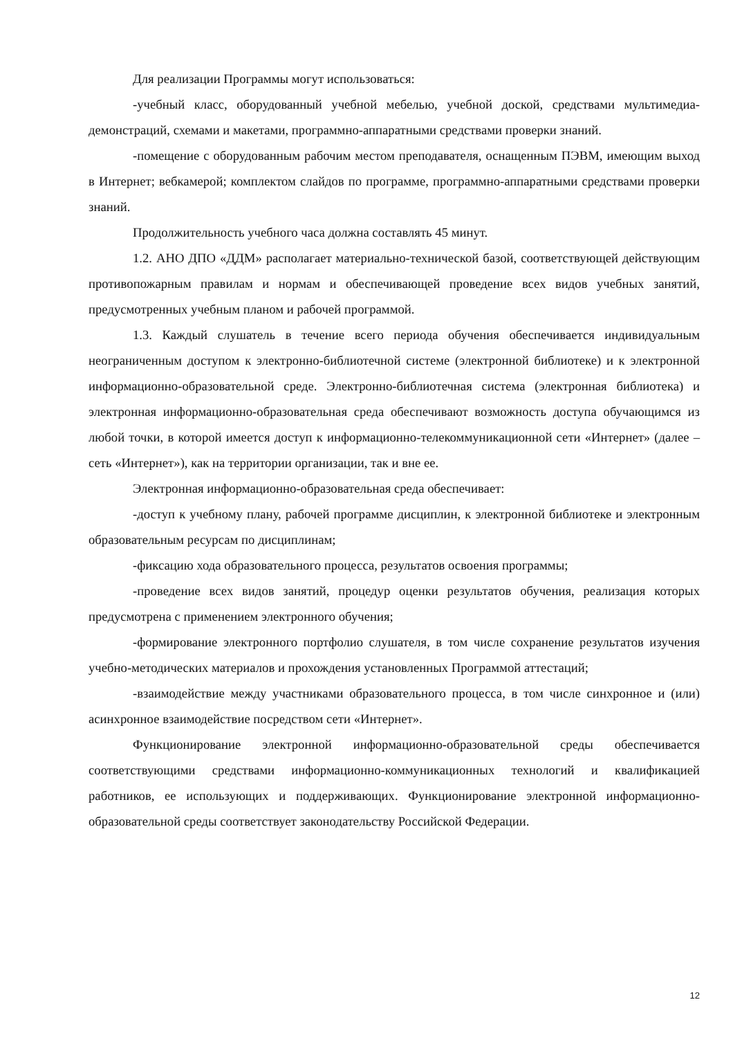Для реализации Программы могут использоваться:
-учебный класс, оборудованный учебной мебелью, учебной доской, средствами мультимедиа-демонстраций, схемами и макетами, программно-аппаратными средствами проверки знаний.
-помещение с оборудованным рабочим местом преподавателя, оснащенным ПЭВМ, имеющим выход в Интернет; вебкамерой; комплектом слайдов по программе, программно-аппаратными средствами проверки знаний.
Продолжительность учебного часа должна составлять 45 минут.
1.2. АНО ДПО «ДДМ» располагает материально-технической базой, соответствующей действующим противопожарным правилам и нормам и обеспечивающей проведение всех видов учебных занятий, предусмотренных учебным планом и рабочей программой.
1.3. Каждый слушатель в течение всего периода обучения обеспечивается индивидуальным неограниченным доступом к электронно-библиотечной системе (электронной библиотеке) и к электронной информационно-образовательной среде. Электронно-библиотечная система (электронная библиотека) и электронная информационно-образовательная среда обеспечивают возможность доступа обучающимся из любой точки, в которой имеется доступ к информационно-телекоммуникационной сети «Интернет» (далее – сеть «Интернет»), как на территории организации, так и вне ее.
Электронная информационно-образовательная среда обеспечивает:
-доступ к учебному плану, рабочей программе дисциплин, к электронной библиотеке и электронным образовательным ресурсам по дисциплинам;
-фиксацию хода образовательного процесса, результатов освоения программы;
-проведение всех видов занятий, процедур оценки результатов обучения, реализация которых предусмотрена с применением электронного обучения;
-формирование электронного портфолио слушателя, в том числе сохранение результатов изучения учебно-методических материалов и прохождения установленных Программой аттестаций;
-взаимодействие между участниками образовательного процесса, в том числе синхронное и (или) асинхронное взаимодействие посредством сети «Интернет».
Функционирование электронной информационно-образовательной среды обеспечивается соответствующими средствами информационно-коммуникационных технологий и квалификацией работников, ее использующих и поддерживающих. Функционирование электронной информационно-образовательной среды соответствует законодательству Российской Федерации.
12